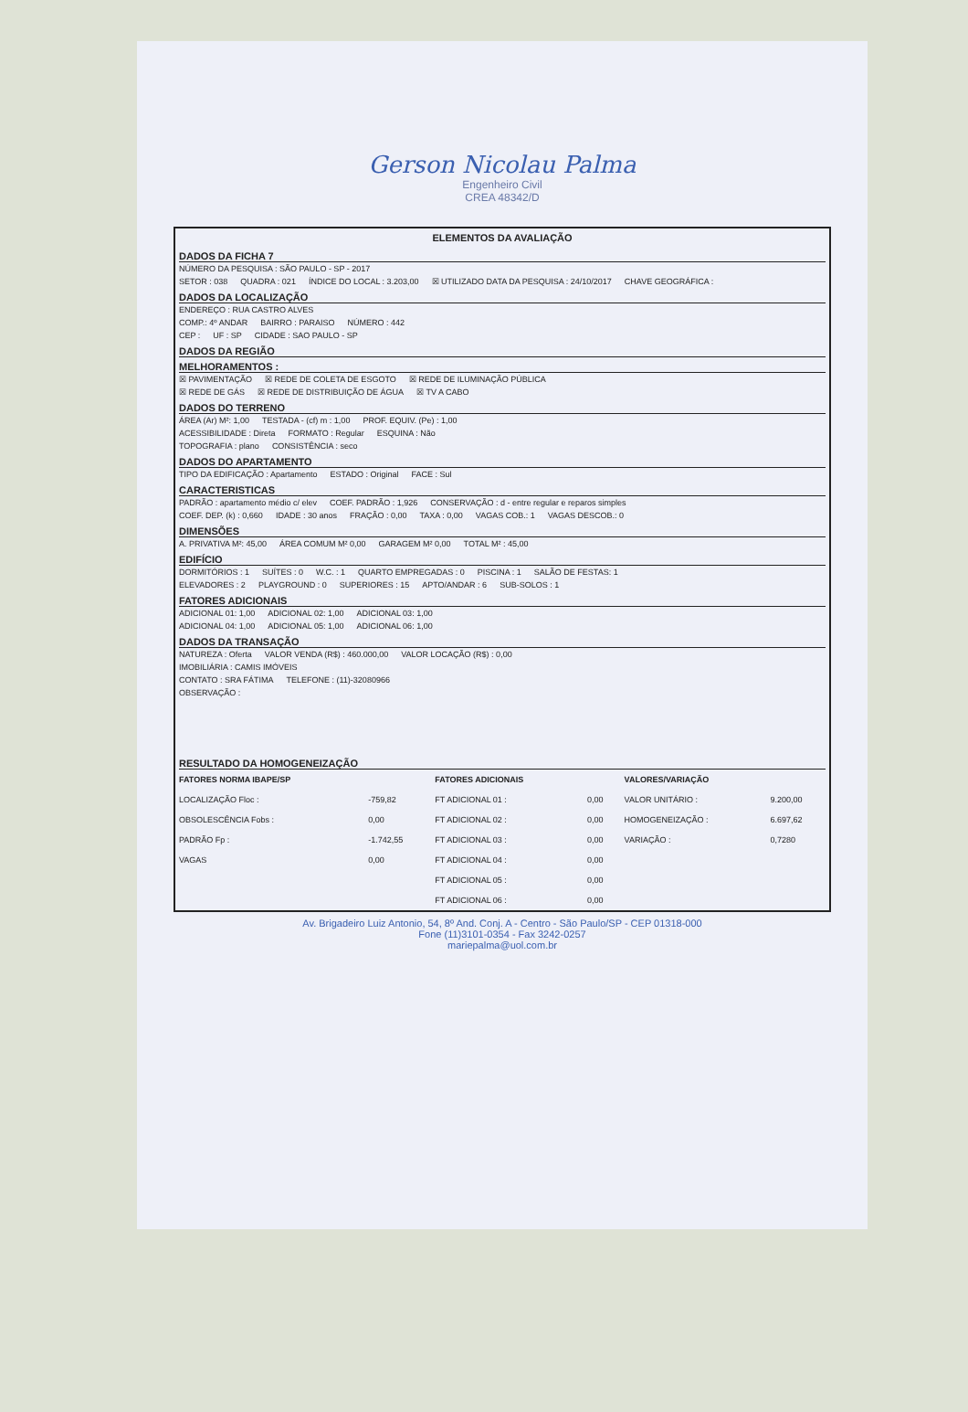Gerson Nicolau Palma
Engenheiro Civil
CREA 48342/D
ELEMENTOS DA AVALIAÇÃO
DADOS DA FICHA 7
NÚMERO DA PESQUISA : SÃO PAULO - SP - 2017
SETOR : 038 QUADRA : 021 ÍNDICE DO LOCAL : 3.203,00 ☒ UTILIZADO DATA DA PESQUISA : 24/10/2017 CHAVE GEOGRÁFICA :
DADOS DA LOCALIZAÇÃO
ENDEREÇO : RUA CASTRO ALVES
COMP.: 4º ANDAR BAIRRO : PARAISO NÚMERO : 442
CEP : UF : SP CIDADE : SAO PAULO - SP
DADOS DA REGIÃO
MELHORAMENTOS :
☒ PAVIMENTAÇÃO ☒ REDE DE COLETA DE ESGOTO ☒ REDE DE ILUMINAÇÃO PÚBLICA
☒ REDE DE GÁS ☒ REDE DE DISTRIBUIÇÃO DE ÁGUA ☒ TV A CABO
DADOS DO TERRENO
ÁREA (Ar) M²: 1,00 TESTADA - (cf) m : 1,00 PROF. EQUIV. (Pe) : 1,00
ACESSIBILIDADE : Direta FORMATO : Regular ESQUINA : Não
TOPOGRAFIA : plano CONSISTÊNCIA : seco
DADOS DO APARTAMENTO
TIPO DA EDIFICAÇÃO : Apartamento ESTADO : Original FACE : Sul
CARACTERISTICAS
PADRÃO : apartamento médio c/ elev COEF. PADRÃO : 1,926 CONSERVAÇÃO : d - entre regular e reparos simples
COEF. DEP. (k) : 0,660 IDADE : 30 anos FRAÇÃO : 0,00 TAXA : 0,00 VAGAS COB.: 1 VAGAS DESCOB.: 0
DIMENSÕES
A. PRIVATIVA M²: 45,00 ÁREA COMUM M² 0,00 GARAGEM M² 0,00 TOTAL M² : 45,00
EDIFÍCIO
DORMITÓRIOS : 1 SUÍTES : 0 W.C. : 1 QUARTO EMPREGADAS : 0 PISCINA : 1 SALÃO DE FESTAS: 1
ELEVADORES : 2 PLAYGROUND : 0 SUPERIORES : 15 APTO/ANDAR : 6 SUB-SOLOS : 1
FATORES ADICIONAIS
ADICIONAL 01: 1,00 ADICIONAL 02: 1,00 ADICIONAL 03: 1,00
ADICIONAL 04: 1,00 ADICIONAL 05: 1,00 ADICIONAL 06: 1,00
DADOS DA TRANSAÇÃO
NATUREZA : Oferta VALOR VENDA (R$) : 460.000,00 VALOR LOCAÇÃO (R$) : 0,00
IMOBILIÁRIA : CAMIS IMÓVEIS
CONTATO : SRA FÁTIMA TELEFONE : (11)-32080966
OBSERVAÇÃO :
RESULTADO DA HOMOGENEIZAÇÃO
| FATORES NORMA IBAPE/SP | | FATORES ADICIONAIS | | VALORES/VARIAÇÃO | |
| --- | --- | --- | --- | --- | --- |
| LOCALIZAÇÃO Floc : | -759,82 | FT ADICIONAL 01 : | 0,00 | VALOR UNITÁRIO : | 9.200,00 |
| OBSOLESCÊNCIA Fobs : | 0,00 | FT ADICIONAL 02 : | 0,00 | HOMOGENEIZAÇÃO : | 6.697,62 |
| PADRÃO Fp : | -1.742,55 | FT ADICIONAL 03 : | 0,00 | VARIAÇÃO : | 0,7280 |
| VAGAS | 0,00 | FT ADICIONAL 04 : | 0,00 | | |
| | | FT ADICIONAL 05 : | 0,00 | | |
| | | FT ADICIONAL 06 : | 0,00 | | |
Av. Brigadeiro Luiz Antonio, 54, 8º And. Conj. A - Centro - São Paulo/SP - CEP 01318-000
Fone (11)3101-0354 - Fax 3242-0257
mariepalma@uol.com.br